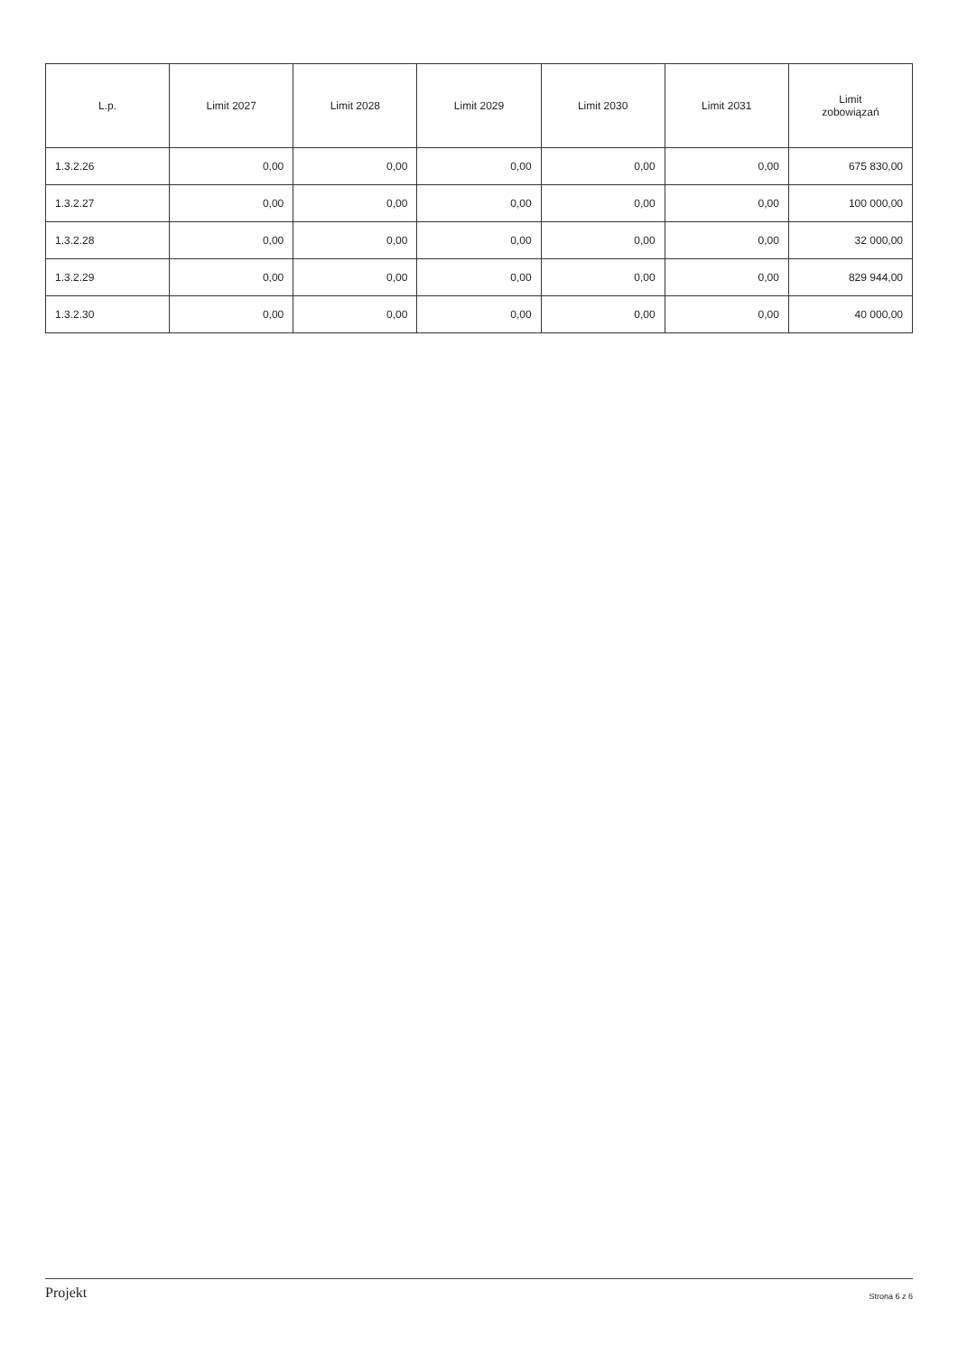| L.p. | Limit 2027 | Limit 2028 | Limit 2029 | Limit 2030 | Limit 2031 | Limit zobowiązań |
| --- | --- | --- | --- | --- | --- | --- |
| 1.3.2.26 | 0,00 | 0,00 | 0,00 | 0,00 | 0,00 | 675 830,00 |
| 1.3.2.27 | 0,00 | 0,00 | 0,00 | 0,00 | 0,00 | 100 000,00 |
| 1.3.2.28 | 0,00 | 0,00 | 0,00 | 0,00 | 0,00 | 32 000,00 |
| 1.3.2.29 | 0,00 | 0,00 | 0,00 | 0,00 | 0,00 | 829 944,00 |
| 1.3.2.30 | 0,00 | 0,00 | 0,00 | 0,00 | 0,00 | 40 000,00 |
Projekt Strona 6 z 6